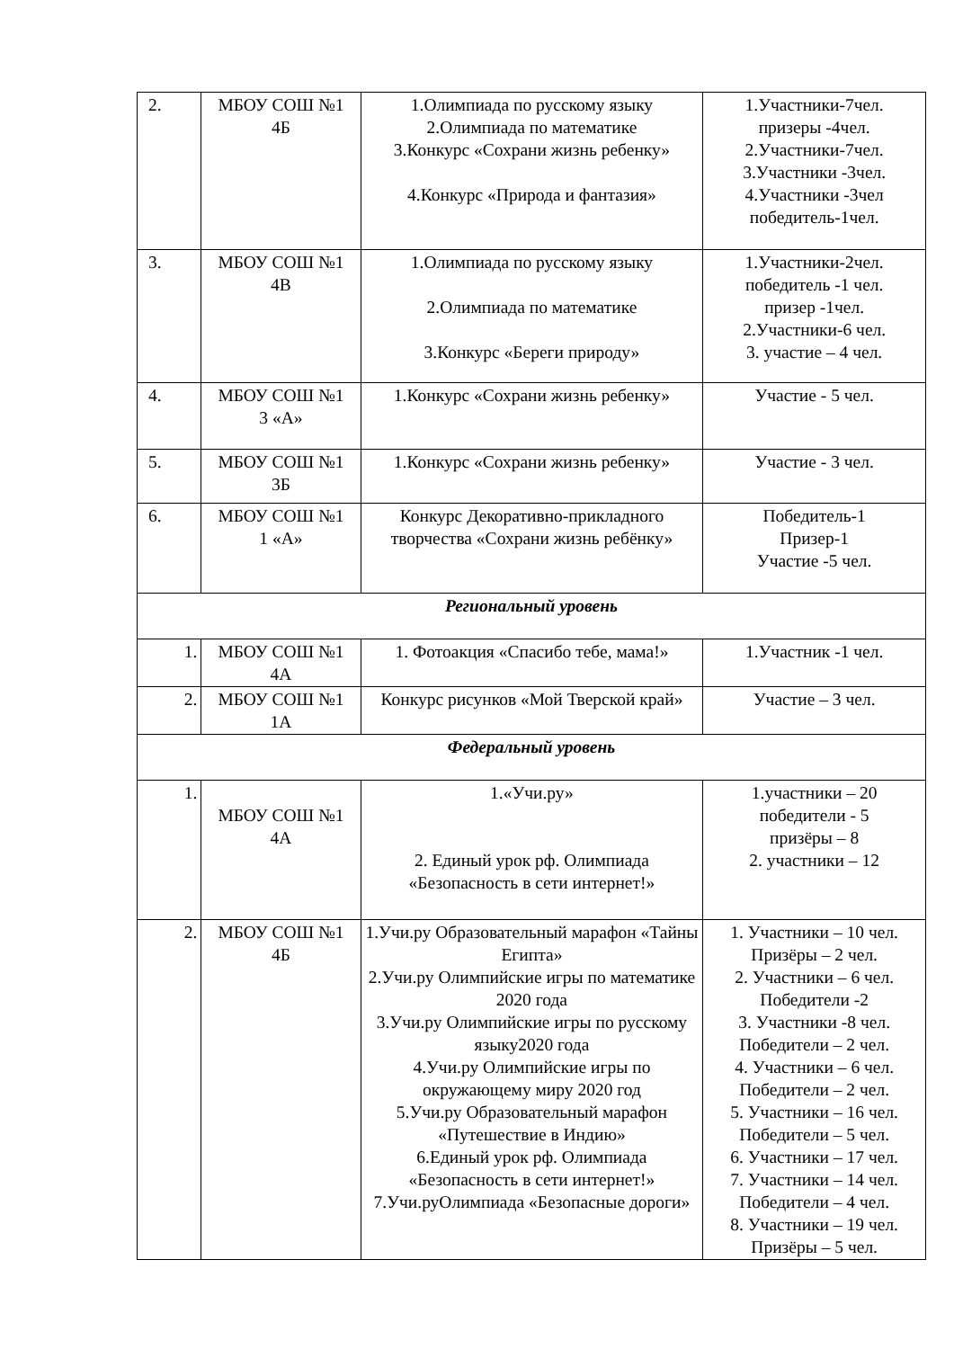| 2. | МБОУ СОШ №1 4Б | 1.Олимпиада по русскому языку 2.Олимпиада по математике 3.Конкурс «Сохрани жизнь ребенку» 4.Конкурс «Природа и фантазия» | 1.Участники-7чел. призеры -4чел. 2.Участники-7чел. 3.Участники -3чел. 4.Участники -3чел победитель-1чел. |
| 3. | МБОУ СОШ №1 4В | 1.Олимпиада по русскому языку 2.Олимпиада по математике 3.Конкурс «Береги природу» | 1.Участники-2чел. победитель -1 чел. призер -1чел. 2.Участники-6 чел. 3. участие – 4 чел. |
| 4. | МБОУ СОШ №1 3 «А» | 1.Конкурс «Сохрани жизнь ребенку» | Участие - 5 чел. |
| 5. | МБОУ СОШ №1 3Б | 1.Конкурс «Сохрани жизнь ребенку» | Участие - 3 чел. |
| 6. | МБОУ СОШ №1 1 «А» | Конкурс Декоративно-прикладного творчества «Сохрани жизнь ребёнку» | Победитель-1 Призер-1 Участие -5 чел. |
| Региональный уровень | | | |
| 1. | МБОУ СОШ №1 4А | 1. Фотоакция «Спасибо тебе, мама!» | 1.Участник -1 чел. |
| 2. | МБОУ СОШ №1 1А | Конкурс рисунков «Мой Тверской край» | Участие – 3 чел. |
| Федеральный уровень | | | |
| 1. | МБОУ СОШ №1 4А | 1.«Учи.ру» 2. Единый урок рф. Олимпиада «Безопасность в сети интернет!» | 1.участники – 20 победители - 5 призёры – 8 2. участники – 12 |
| 2. | МБОУ СОШ №1 4Б | 1.Учи.ру Образовательный марафон «Тайны Египта» 2.Учи.ру Олимпийские игры по математике 2020 года 3.Учи.ру Олимпийские игры по русскому языку2020 года 4.Учи.ру Олимпийские игры по окружающему миру 2020 год 5.Учи.ру Образовательный марафон «Путешествие в Индию» 6.Единый урок рф. Олимпиада «Безопасность в сети интернет!» 7.Учи.руОлимпиада «Безопасные дороги» | 1. Участники – 10 чел. Призёры – 2 чел. 2. Участники – 6 чел. Победители -2 3. Участники -8 чел. Победители – 2 чел. 4. Участники – 6 чел. Победители – 2 чел. 5. Участники – 16 чел. Победители – 5 чел. 6. Участники – 17 чел. 7. Участники – 14 чел. Победители – 4 чел. 8. Участники – 19 чел. Призёры – 5 чел. |